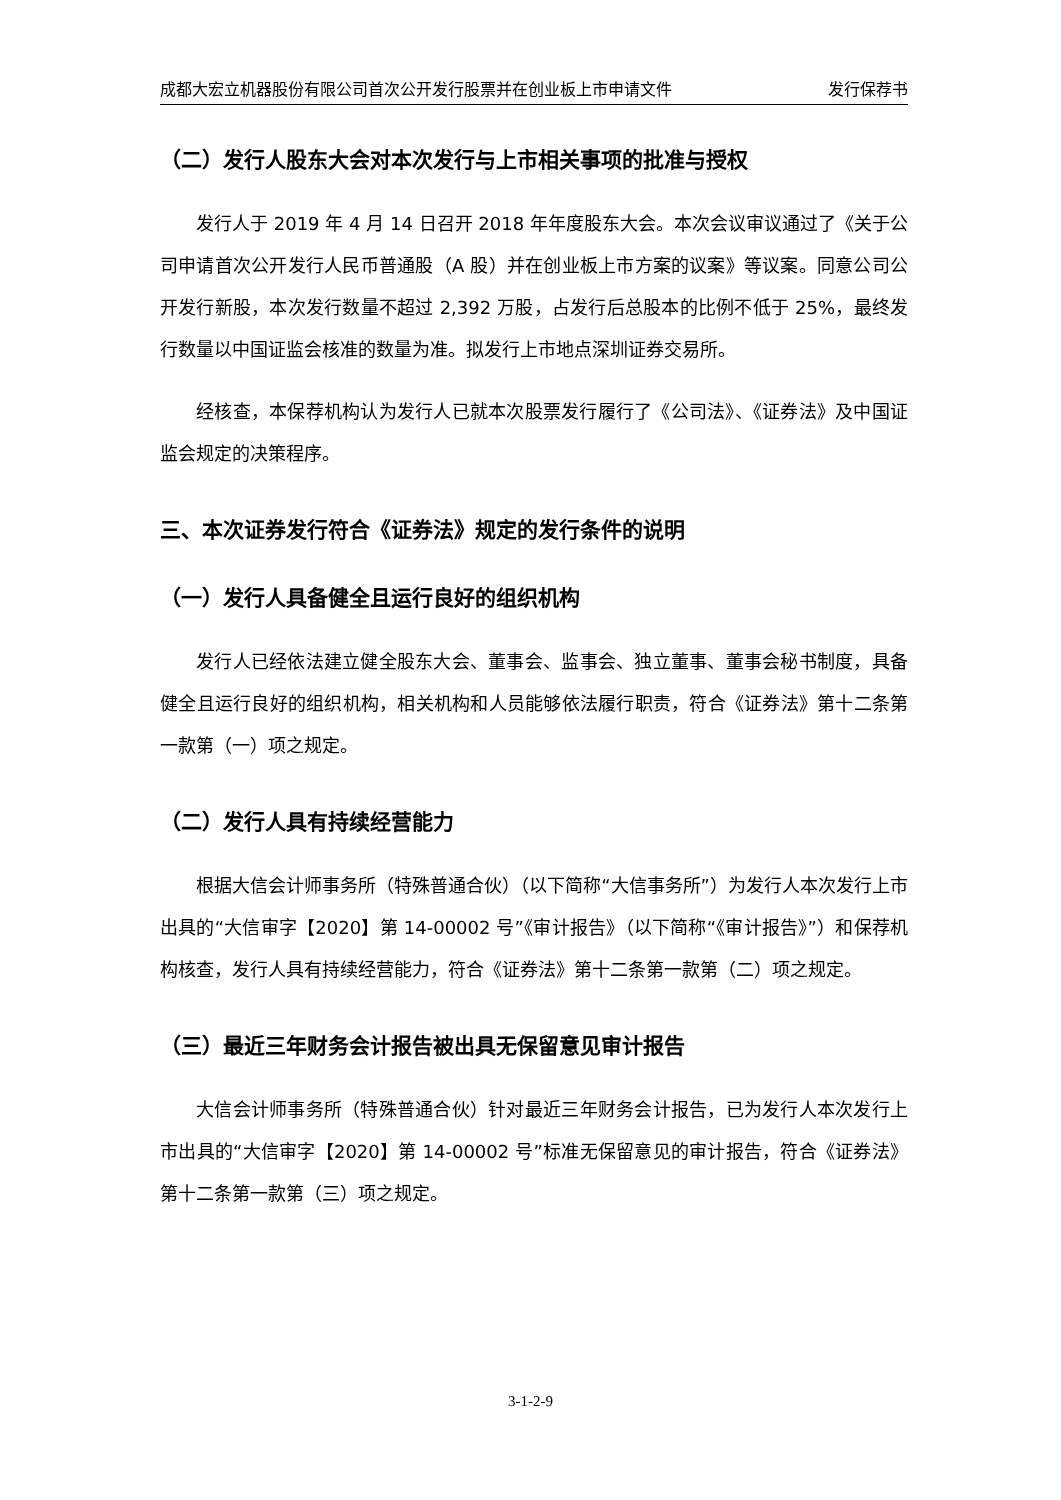成都大宏立机器股份有限公司首次公开发行股票并在创业板上市申请文件 发行保荐书
（二）发行人股东大会对本次发行与上市相关事项的批准与授权
发行人于 2019 年 4 月 14 日召开 2018 年年度股东大会。本次会议审议通过了《关于公司申请首次公开发行人民币普通股（A 股）并在创业板上市方案的议案》等议案。同意公司公开发行新股，本次发行数量不超过 2,392 万股，占发行后总股本的比例不低于 25%，最终发行数量以中国证监会核准的数量为准。拟发行上市地点深圳证券交易所。
经核查，本保荐机构认为发行人已就本次股票发行履行了《公司法》、《证券法》及中国证监会规定的决策程序。
三、本次证券发行符合《证券法》规定的发行条件的说明
（一）发行人具备健全且运行良好的组织机构
发行人已经依法建立健全股东大会、董事会、监事会、独立董事、董事会秘书制度，具备健全且运行良好的组织机构，相关机构和人员能够依法履行职责，符合《证券法》第十二条第一款第（一）项之规定。
（二）发行人具有持续经营能力
根据大信会计师事务所（特殊普通合伙）（以下简称“大信事务所”）为发行人本次发行上市出具的“大信审字【2020】第 14-00002 号”《审计报告》（以下简称“《审计报告》”）和保荐机构核查，发行人具有持续经营能力，符合《证券法》第十二条第一款第（二）项之规定。
（三）最近三年财务会计报告被出具无保留意见审计报告
大信会计师事务所（特殊普通合伙）针对最近三年财务会计报告，已为发行人本次发行上市出具的“大信审字【2020】第 14-00002 号”标准无保留意见的审计报告，符合《证券法》第十二条第一款第（三）项之规定。
3-1-2-9